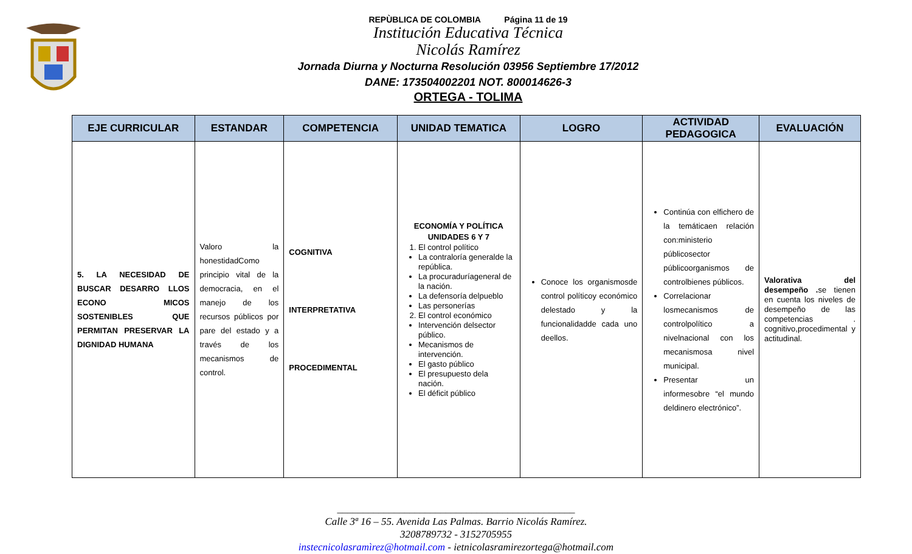REPÙBLICA DE COLOMBIA Página 11 de 19
Institución Educativa Técnica
Nicolás Ramírez
Jornada Diurna y Nocturna Resolución 03956 Septiembre 17/2012
DANE: 173504002201 NOT. 800014626-3
ORTEGA - TOLIMA
| EJE CURRICULAR | ESTANDAR | COMPETENCIA | UNIDAD TEMATICA | LOGRO | ACTIVIDAD PEDAGOGICA | EVALUACIÓN |
| --- | --- | --- | --- | --- | --- | --- |
| 5. LA NECESIDAD DE BUSCAR DESARRO LLOS ECONO MICOS SOSTENIBLES QUE PERMITAN PRESERVAR LA DIGNIDAD HUMANA | Valoro la honestidadComo principio vital de la democracia, en el manejo de los recursos públicos por pare del estado y a través de los mecanismos de control. | COGNITIVA INTERPRETATIVA PROCEDIMENTAL | ECONOMÍA Y POLÍTICA UNIDADES 6 Y 7 1. El control político La contraloría generalde la república. La procuraduríageneral de la nación. La defensoría delpueblo Las personerías 2. El control económico Intervención delsector público. Mecanismos de intervención. El gasto público El presupuesto dela nación. El déficit público | Conoce los organismosde control políticoy económico delestado y la funcionalidadde cada uno deellos. | Continúa con elfichero de la temáticaen relación con:ministerio públicosector públicoorganismos de controlbienes públicos. Correlacionar losmecanismos de controlpolítico a nivelnacional con los mecanismosa nivel municipal. Presentar un informesobre “el mundo deldinero electrónico”. | Valorativa del desempeño . se tienen en cuenta los niveles de desempeño de las competencias . cognitivo,procedimental y actitudinal. |
______________________________________________
Calle 3ª 16 – 55. Avenida Las Palmas. Barrio Nicolás Ramírez.
3208789732 - 3152705955
instecnicolasramìrez@hotmail.com - ietnicolasramirezortega@hotmail.com